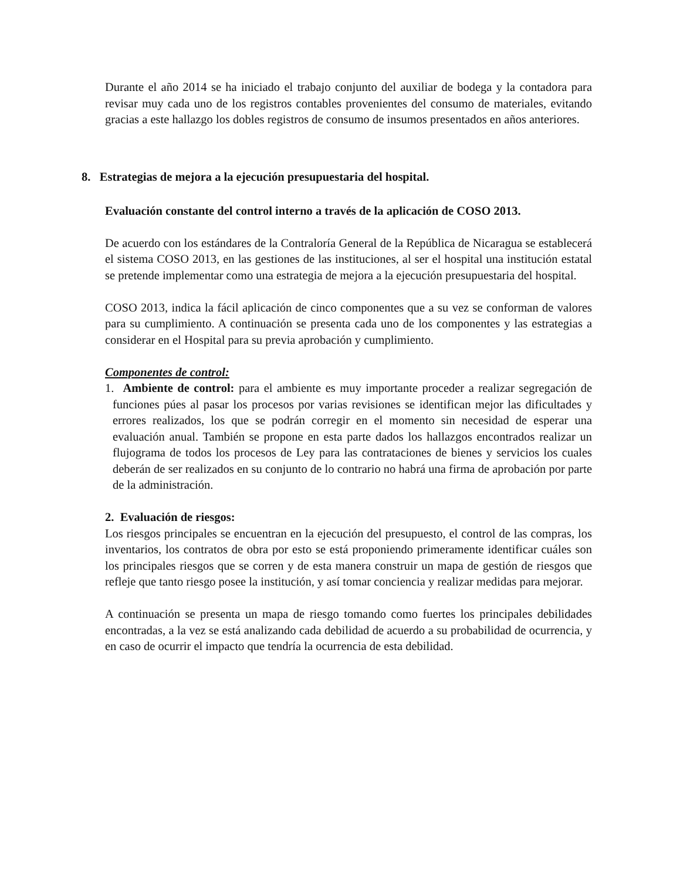Durante el año 2014 se ha iniciado el trabajo conjunto del auxiliar de bodega y la contadora para revisar muy cada uno de los registros contables provenientes del consumo de materiales, evitando gracias a este hallazgo los dobles registros de consumo de insumos presentados en años anteriores.
8. Estrategias de mejora a la ejecución presupuestaria del hospital.
Evaluación constante del control interno a través de la aplicación de COSO 2013.
De acuerdo con los estándares de la Contraloría General de la República de Nicaragua se establecerá el sistema COSO 2013, en las gestiones de las instituciones, al ser el hospital una institución estatal se pretende implementar como una estrategia de mejora a la ejecución presupuestaria del hospital.
COSO 2013, indica la fácil aplicación de cinco componentes que a su vez se conforman de valores para su cumplimiento. A continuación se presenta cada uno de los componentes y las estrategias a considerar en el Hospital para su previa aprobación y cumplimiento.
Componentes de control:
1. Ambiente de control: para el ambiente es muy importante proceder a realizar segregación de funciones púes al pasar los procesos por varias revisiones se identifican mejor las dificultades y errores realizados, los que se podrán corregir en el momento sin necesidad de esperar una evaluación anual. También se propone en esta parte dados los hallazgos encontrados realizar un flujograma de todos los procesos de Ley para las contrataciones de bienes y servicios los cuales deberán de ser realizados en su conjunto de lo contrario no habrá una firma de aprobación por parte de la administración.
2. Evaluación de riesgos:
Los riesgos principales se encuentran en la ejecución del presupuesto, el control de las compras, los inventarios, los contratos de obra por esto se está proponiendo primeramente identificar cuáles son los principales riesgos que se corren y de esta manera construir un mapa de gestión de riesgos que refleje que tanto riesgo posee la institución, y así tomar conciencia y realizar medidas para mejorar.
A continuación se presenta un mapa de riesgo tomando como fuertes los principales debilidades encontradas, a la vez se está analizando cada debilidad de acuerdo a su probabilidad de ocurrencia, y en caso de ocurrir el impacto que tendría la ocurrencia de esta debilidad.